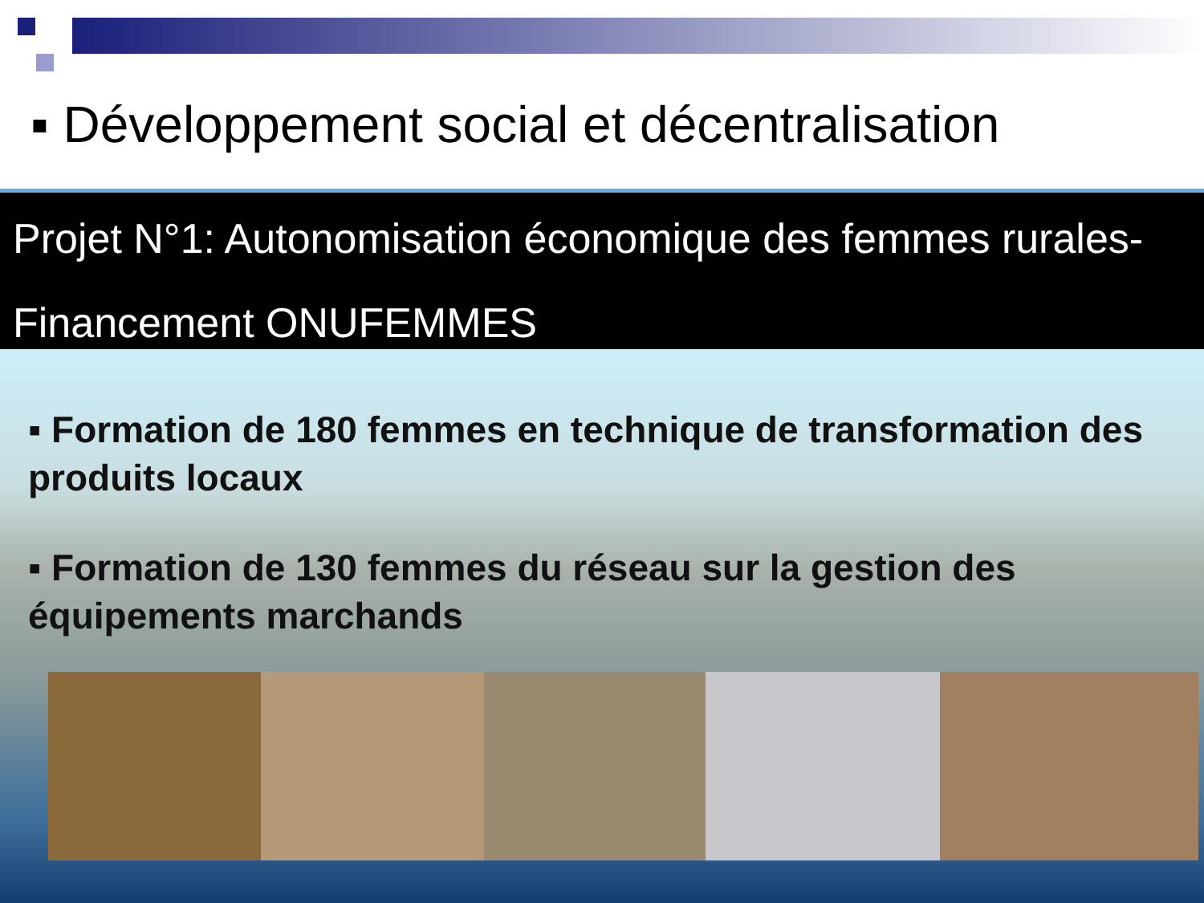▪ Développement social et décentralisation
Projet N°1: Autonomisation économique des femmes rurales- Financement ONUFEMMES
▪ Formation de 180 femmes en technique de transformation des produits locaux
▪ Formation de 130 femmes du réseau sur la gestion des équipements marchands